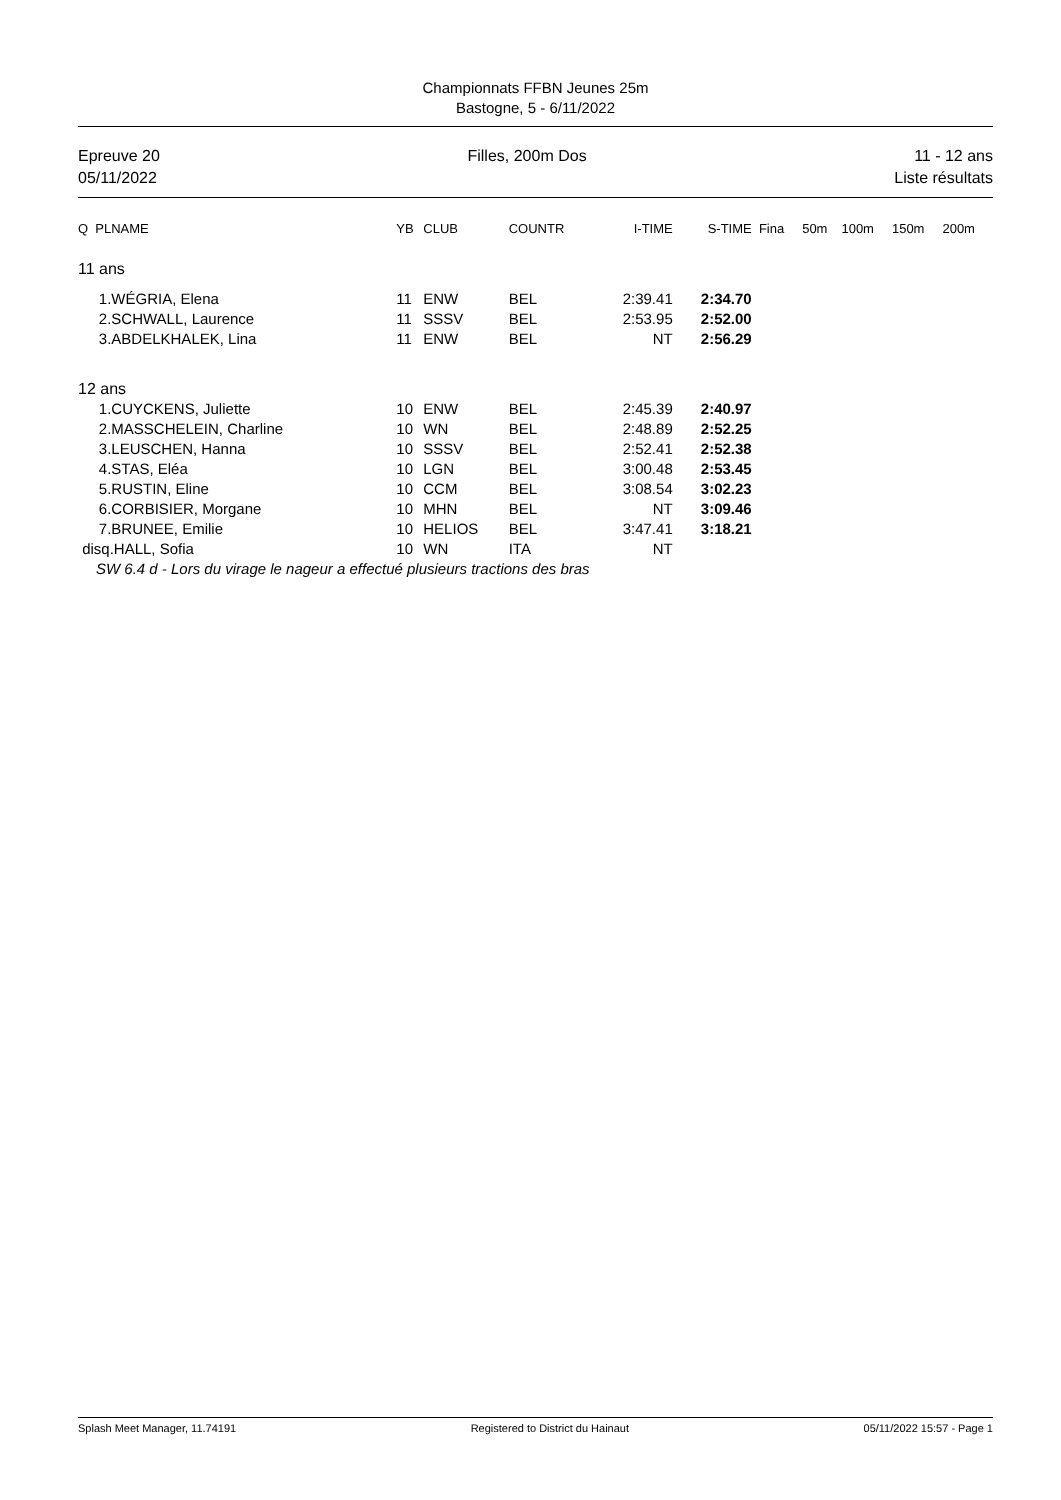Championnats FFBN Jeunes 25m
Bastogne, 5 - 6/11/2022
Epreuve 20
05/11/2022
Filles, 200m Dos 11 - 12 ans
Liste résultats
| Q PLNAME | YB | CLUB | COUNTR | I-TIME | S-TIME | Fina | 50m | 100m | 150m | 200m |
| --- | --- | --- | --- | --- | --- | --- | --- | --- | --- | --- |
| 11 ans | | | | | | | | | | |
| 1.WÉGRIA, Elena | 11 | ENW | BEL | 2:39.41 | 2:34.70 | | | | | |
| 2.SCHWALL, Laurence | 11 | SSSV | BEL | 2:53.95 | 2:52.00 | | | | | |
| 3.ABDELKHALEK, Lina | 11 | ENW | BEL | NT | 2:56.29 | | | | | |
| 12 ans | | | | | | | | | | |
| 1.CUYCKENS, Juliette | 10 | ENW | BEL | 2:45.39 | 2:40.97 | | | | | |
| 2.MASSCHELEIN, Charline | 10 | WN | BEL | 2:48.89 | 2:52.25 | | | | | |
| 3.LEUSCHEN, Hanna | 10 | SSSV | BEL | 2:52.41 | 2:52.38 | | | | | |
| 4.STAS, Eléa | 10 | LGN | BEL | 3:00.48 | 2:53.45 | | | | | |
| 5.RUSTIN, Eline | 10 | CCM | BEL | 3:08.54 | 3:02.23 | | | | | |
| 6.CORBISIER, Morgane | 10 | MHN | BEL | NT | 3:09.46 | | | | | |
| 7.BRUNEE, Emilie | 10 | HELIOS | BEL | 3:47.41 | 3:18.21 | | | | | |
| disq.HALL, Sofia | 10 | WN | ITA | NT | | | | | | |
| SW 6.4 d - Lors du virage le nageur a effectué plusieurs tractions des bras | | | | | | | | | | |
Splash Meet Manager, 11.74191 Registered to District du Hainaut 05/11/2022 15:57 - Page 1